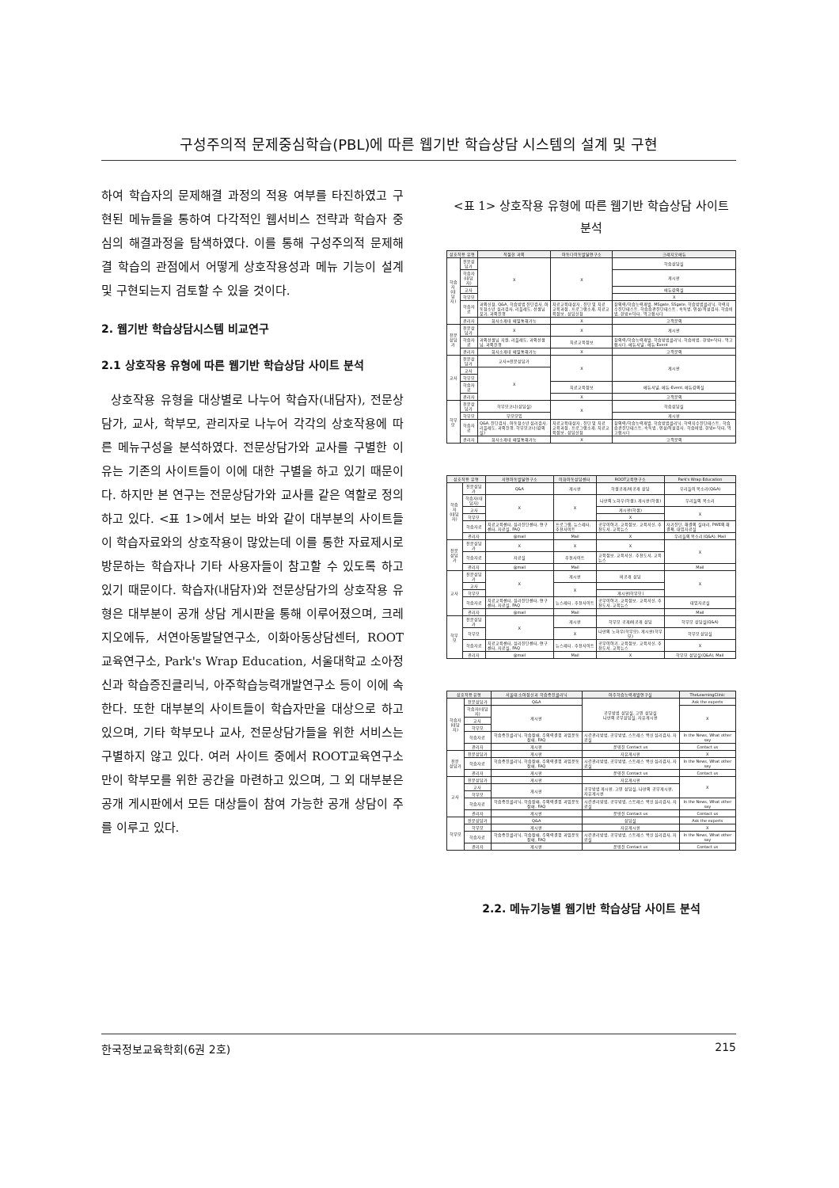구성주의적 문제중심학습(PBL)에 따른 웹기반 학습상담 시스템의 설계 및 구현
하여 학습자의 문제해결 과정의 적용 여부를 타진하였고 구현된 메뉴들을 통하여 다각적인 웹서비스 전략과 학습자 중심의 해결과정을 탐색하였다. 이를 통해 구성주의적 문제해결 학습의 관점에서 어떻게 상호작용성과 메뉴 기능이 설계 및 구현되는지 검토할 수 있을 것이다.
2. 웹기반 학습상담시스템 비교연구
2.1 상호작용 유형에 따른 웹기반 학습상담 사이트 분석
상호작용 유형을 대상별로 나누어 학습자(내담자), 전문상담가, 교사, 학부모, 관리자로 나누어 각각의 상호작용에 따른 메뉴구성을 분석하였다. 전문상담가와 교사를 구별한 이유는 기존의 사이트들이 이에 대한 구별을 하고 있기 때문이다. 하지만 본 연구는 전문상담가와 교사를 같은 역할로 정의하고 있다. <표 1>에서 보는 바와 같이 대부분의 사이트들이 학습자료와의 상호작용이 많았는데 이를 통한 자료제시로 방문하는 학습자나 기타 사용자들이 참고할 수 있도록 하고 있기 때문이다. 학습자(내담자)와 전문상담가의 상호작용 유형은 대부분이 공개 상담 게시판을 통해 이루어졌으며, 크레지오에듀, 서연아동발달연구소, 이화아동상담센터, ROOT교육연구소, Park's Wrap Education, 서울대학교 소아정신과 학습증진클리닉, 아주학습능력개발연구소 등이 이에 속한다. 또한 대부분의 사이트들이 학습자만을 대상으로 하고 있으며, 기타 학부모나 교사, 전문상담가들을 위한 서비스는 구별하지 않고 있다. 여러 사이트 중에서 ROOT교육연구소만이 학부모를 위한 공간을 마련하고 있으며, 그 외 대부분은 공개 게시판에서 모든 대상들이 참여 가능한 공개 상담이 주를 이루고 있다.
<표 1> 상호작용 유형에 따른 웹기반 학습상담 사이트 분석
| 상호작용 유형 | | 적절한 과외 | 아동다이동발달연구소 | 크레지오에듀 |
| --- | --- | --- | --- | --- |
| 학습자 (내담자) | 전문상담가 | X | X | 학습상담실 |
| | 학습자(내담자) | | | 게시판 |
| | 교사 | | | 에듀강의실 |
| | 학부모 | | | X |
| | 학습자료 | 과외신청, Q&A, 학습방법 진단검사, 아동청소년 심리검사, 리플레도, 선생님 찾기, 과외진행 | 치료교육대상자, 진단 및 치료 교육과정, 프로그램소개, 치료교육정보, 상담신청 | 창의력/학습능력개발, MSgate, SSgate, 학습방법클리닉, 학력지수진단테스트, 학습습관진단테스트, 속독법, 인성/적성검사, 학습비법, 한방e-닥터, 먹고합시다 |
| | 관리자 | 회사소개내 메일통해가능 | X | 고객문의 |
| 전문 상담가 | 전문상담가 | X | X | 게시판 |
| | 학습자료 | 과외선생님 지원, 리플레도, 과외선생님, 과외진행 | 치료교육정보 | 창의력/학습능력개발, 학습방법클리닉, 학습비법, 한방e-닥터, 먹고합시다, 에듀서널, 에듀-Event |
| | 관리자 | 회사소개내 메일통해가능 | X | 고객문의 |
| 교사 | 전문상담가 | 교사=전문상담가 | X | 게시판 |
| | 교사 | X | | |
| | 학부모 | | | |
| | 학습자료 | | 치료교육정보 | 에듀서널, 에듀-Event, 에듀강의실 |
| | 관리자 | | X | 고객문의 |
| 학부모 | 전문상담가 | 학부모코너(상담실) | X | 학습상담실 |
| | 학부모 | 부모모임 | | 게시판 |
| | 학습자료 | Q&A, 진단검사, 아동청소년 심리검사, 리플레도, 과외진행, 학부모코너(강의실) | 치료교육대상자, 진단 및 치료 교육과정, 프로그램소개, 치료교육정보, 상담신청 | 창의력/학습능력개발, 학습방법클리닉, 학력지수진단테스트, 학습습관진단테스트, 속독법, 인성/적성검사, 학습비법, 한방e-닥터, 먹고합시다 |
| | 관리자 | 회사소개내 메일통해가능 | X | 고객문의 |
| 상호작용 유형 | | 서연아동발달연구소 | 이화아동상담센터 | ROOT교육연구소 | Park's Wrap Education |
| --- | --- | --- | --- | --- | --- |
| 학습자 (내담자) | 전문상담가 | Q&A | 게시판 | 학생공개/비공개 상담 | 우리들이 목소리(Q&A) |
| | 학습자(내담자) | X | X | 나만의 노하우(학생), 게시판(학생) | 우리들의 목소리 |
| | 교사 | | | 게시판(학생) | X |
| | 학부모 | | | X | |
| | 학습자료 | 치료교육센터, 심리진단센터, 연구센터, 자료실, FAQ | 프로그램, 뉴스레터, 추천사이트 | 공부이야기, 교육정보, 교육서신, 추천도서, 교육뉴스 | 자기진단, 해결의 실마리, PWE의 해결책, 대입자료실 |
| | 관리자 | @mail | Mail | X | 우리들의 목소리(Q&A), Mail |
| 전문 상담가 | 전문상담가 | X | X | X | X |
| | 학습자료 | 자료실 | 추천사이트 | 교육정보, 교육서신, 추천도서, 교육뉴스 | |
| | 관리자 | @mail | Mail | | Mail |
| 교사 | 전문상담가 | X | 게시판 | 비공개 상담 | X |
| | 교사 | | X | | |
| | 학부모 | | | 게시판(학부모) | |
| | 학습자료 | 치료교육센터, 심리진단센터, 연구센터, 자료실, FAQ | 뉴스레터, 추천사이트 | 공부이야기, 교육정보, 교육서신, 추천도서, 교육뉴스 | 대입자료실 |
| | 관리자 | @mail | Mail | | Mail |
| 학부모 | 전문상담가 | X | 게시판 | 학부모 공개/비공개 상담 | 학부모 상담실(Q&A) |
| | 학부모 | | X | 나만의 노하우(학부모), 게시판(학부모) | 학부모 상담실 |
| | 학습자료 | 치료교육센터, 심리진단센터, 연구센터, 자료실, FAQ | 뉴스레터, 추천사이트 | 공부이야기, 교육정보, 교육서신, 추천도서, 교육뉴스 | X |
| | 관리자 | @mail | Mail | X | 학부모 상담실(Q&A), Mail |
| 상호작용 유형 | | 서울대 소아정신과 학습증진클리닉 | 아주학습능력개발연구실 | TheLearningClinic |
| --- | --- | --- | --- | --- |
| 학습자 (내담자) | 전문상담가 | Q&A | 공부방법 상담실, 고민 상담실 나만의 공부상담실, 자유게시판 | Ask the experts |
| | 학습자(내담자) | 게시판 | | X |
| | 교사 | | | |
| | 학부모 | | | |
| | 학습자료 | 학습증진클리닉, 학습장애, 주의력결핍 과잉운동장애, FAQ | 시간관리방법, 공부방법, 스트레스 백신 심리검사, 자료실 | In the News, What other say |
| | 관리자 | 게시판 | 운영진 Contact us | Contact us |
| 전문 상담가 | 전문상담가 | 게시판 | 자유게시판 | X |
| | 학습자료 | 학습증진클리닉, 학습장애, 주의력결핍 과잉운동장애, FAQ | 시간관리방법, 공부방법, 스트레스 백신 심리검사, 자료실 | In the News, What other say |
| | 관리자 | 게시판 | 운영진 Contact us | Contact us |
| 교사 | 전문상담가 | 게시판 | 자유게시판 | X |
| | 교사 | 게시판 | 공부방법 게시판, 고민 상담실, 나만의 공부게시판, 자유게시판 | |
| | 학부모 | | | |
| | 학습자료 | 학습증진클리닉, 학습장애, 주의력결핍 과잉운동장애, FAQ | 시간관리방법, 공부방법, 스트레스 백신 심리검사, 자료실 | In the News, What other say |
| | 관리자 | 게시판 | 운영진 Contact us | Contact us |
| 학부모 | 전문상담가 | Q&A | 상담실 | Ask the experts |
| | 학부모 | 게시판 | 자유게시판 | X |
| | 학습자료 | 학습증진클리닉, 학습장애, 주의력결핍 과잉운동장애, FAQ | 시간관리방법, 공부방법, 스트레스 백신 심리검사, 자료실 | In the News, What other say |
| | 관리자 | 게시판 | 운영진 Contact us | Contact us |
2.2. 메뉴기능별 웹기반 학습상담 사이트 분석
한국정보교육학회(6권 2호) 215